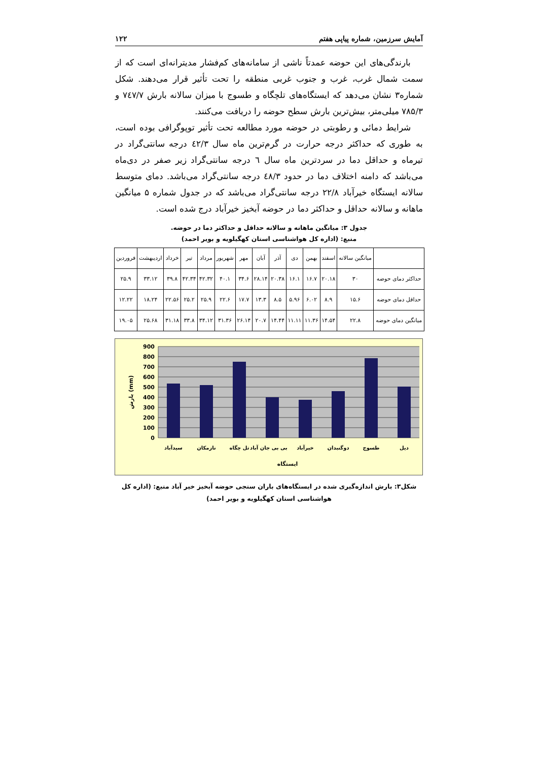آمایش سرزمین، شماره پیاپی هفتم ۱۲۲
بارندگی‌های این حوضه عمدتاً ناشی از سامانه‌های کم‌فشار مدیترانه‌ای است که از سمت شمال غرب، غرب و جنوب غربی منطقه را تحت تأثیر قرار می‌دهند. شکل شماره۳ نشان می‌دهد که ایستگاه‌های تلچگاه و طسوج با میزان سالانه بارش ۷٤۷/۷ و ۷۸۵/۳ میلی‌متر، بیش‌ترین بارش سطح حوضه را دریافت می‌کنند.
شرایط دمائی و رطوبتی در حوضه مورد مطالعه تحت تأثیر توپوگرافی بوده است، به طوری که حداکثر درجه حرارت در گرم‌ترین ماه سال ٤۲/۳ درجه سانتی‌گراد در تیرماه و حداقل دما در سردترین ماه سال ٦ درجه سانتی‌گراد زیر صفر در دی‌ماه می‌باشد که دامنه اختلاف دما در حدود ٤۸/۳ درجه سانتی‌گراد می‌باشد. دمای متوسط سالانه ایستگاه خیرآباد ۲۲/۸ درجه سانتی‌گراد می‌باشد که در جدول شماره ۵ میانگین ماهانه و سالانه حداقل و حداکثر دما در حوضه آبخیز خیرآباد درج شده است.
جدول ۳: میانگین ماهانه و سالانه حداقل و حداکثر دما در حوضه.
منبع: (اداره کل هواشناسی استان کهگیلویه و بویر احمد)
| | میانگین سالانه | اسفند | بهمن | دی | آذر | آبان | مهر | شهریور | مرداد | تیر | خرداد | اردیبهشت | فروردین |
| --- | --- | --- | --- | --- | --- | --- | --- | --- | --- | --- | --- | --- | --- |
| حداکثر دمای حوضه | ۳۰ | ۲۰.۱۸ | ۱۶.۷ | ۱۶.۱ | ۲۰.۳۸ | ۲۸.۱۴ | ۳۴.۶ | ۴۰.۱ | ۴۲.۳۲ | ۴۲.۳۴ | ۳۹.۸ | ۳۳.۱۲ | ۲۵.۹ |
| حداقل دمای حوضه | ۱۵.۶ | ۸.۹ | ۶.۰۲ | ۵.۹۶ | ۸.۵ | ۱۳.۳ | ۱۷.۷ | ۲۲.۶ | ۲۵.۹ | ۲۵.۲ | ۲۲.۵۶ | ۱۸.۲۴ | ۱۲.۲۲ |
| میانگین دمای حوضه | ۲۲.۸ | ۱۴.۵۴ | ۱۱.۳۶ | ۱۱.۱۱ | ۱۴.۴۴ | ۲۰.۷ | ۲۶.۱۴ | ۳۱.۳۶ | ۳۴.۱۲ | ۳۳.۸ | ۳۱.۱۸ | ۲۵.۶۸ | ۱۹.۰۵ |
900
800
700
600
500
400
300
200
100
0
سیدآباد
نازمکان
تل چگاه
بی بی جان آباد
خیرآباد
دوگنبدان
طسوج
دیل
ایستگاه
بارش (mm)
شکل۳: بارش اندازه‌گیری شده در ایستگاه‌های باران سنجی حوضه آبخیز خیر آباد منبع: (اداره کل هواشناسی استان کهگیلویه و بویر احمد)